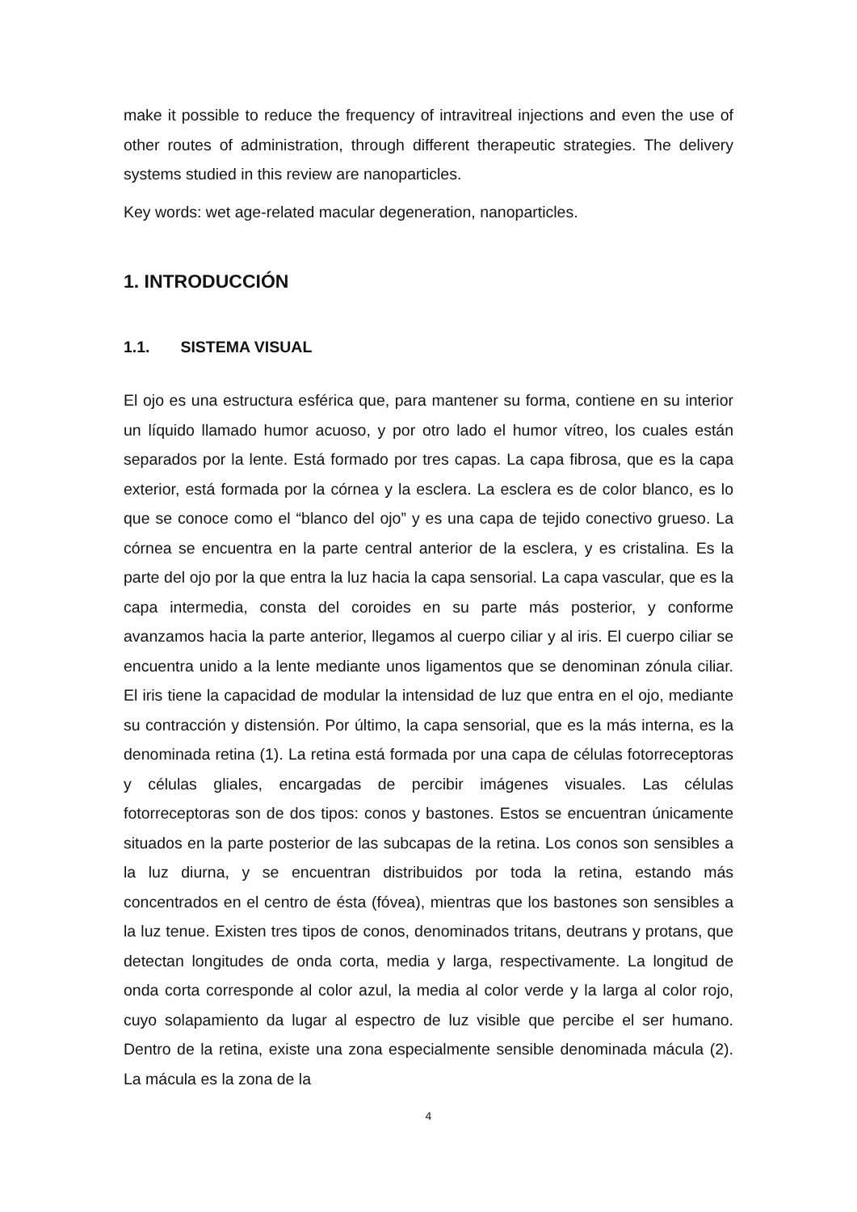make it possible to reduce the frequency of intravitreal injections and even the use of other routes of administration, through different therapeutic strategies. The delivery systems studied in this review are nanoparticles.
Key words: wet age-related macular degeneration, nanoparticles.
1. INTRODUCCIÓN
1.1. SISTEMA VISUAL
El ojo es una estructura esférica que, para mantener su forma, contiene en su interior un líquido llamado humor acuoso, y por otro lado el humor vítreo, los cuales están separados por la lente. Está formado por tres capas. La capa fibrosa, que es la capa exterior, está formada por la córnea y la esclera. La esclera es de color blanco, es lo que se conoce como el “blanco del ojo” y es una capa de tejido conectivo grueso. La córnea se encuentra en la parte central anterior de la esclera, y es cristalina. Es la parte del ojo por la que entra la luz hacia la capa sensorial. La capa vascular, que es la capa intermedia, consta del coroides en su parte más posterior, y conforme avanzamos hacia la parte anterior, llegamos al cuerpo ciliar y al iris. El cuerpo ciliar se encuentra unido a la lente mediante unos ligamentos que se denominan zónula ciliar. El iris tiene la capacidad de modular la intensidad de luz que entra en el ojo, mediante su contracción y distensión. Por último, la capa sensorial, que es la más interna, es la denominada retina (1). La retina está formada por una capa de células fotorreceptoras y células gliales, encargadas de percibir imágenes visuales. Las células fotorreceptoras son de dos tipos: conos y bastones. Estos se encuentran únicamente situados en la parte posterior de las subcapas de la retina. Los conos son sensibles a la luz diurna, y se encuentran distribuidos por toda la retina, estando más concentrados en el centro de ésta (fóvea), mientras que los bastones son sensibles a la luz tenue. Existen tres tipos de conos, denominados tritans, deutrans y protans, que detectan longitudes de onda corta, media y larga, respectivamente. La longitud de onda corta corresponde al color azul, la media al color verde y la larga al color rojo, cuyo solapamiento da lugar al espectro de luz visible que percibe el ser humano. Dentro de la retina, existe una zona especialmente sensible denominada mácula (2). La mácula es la zona de la
4